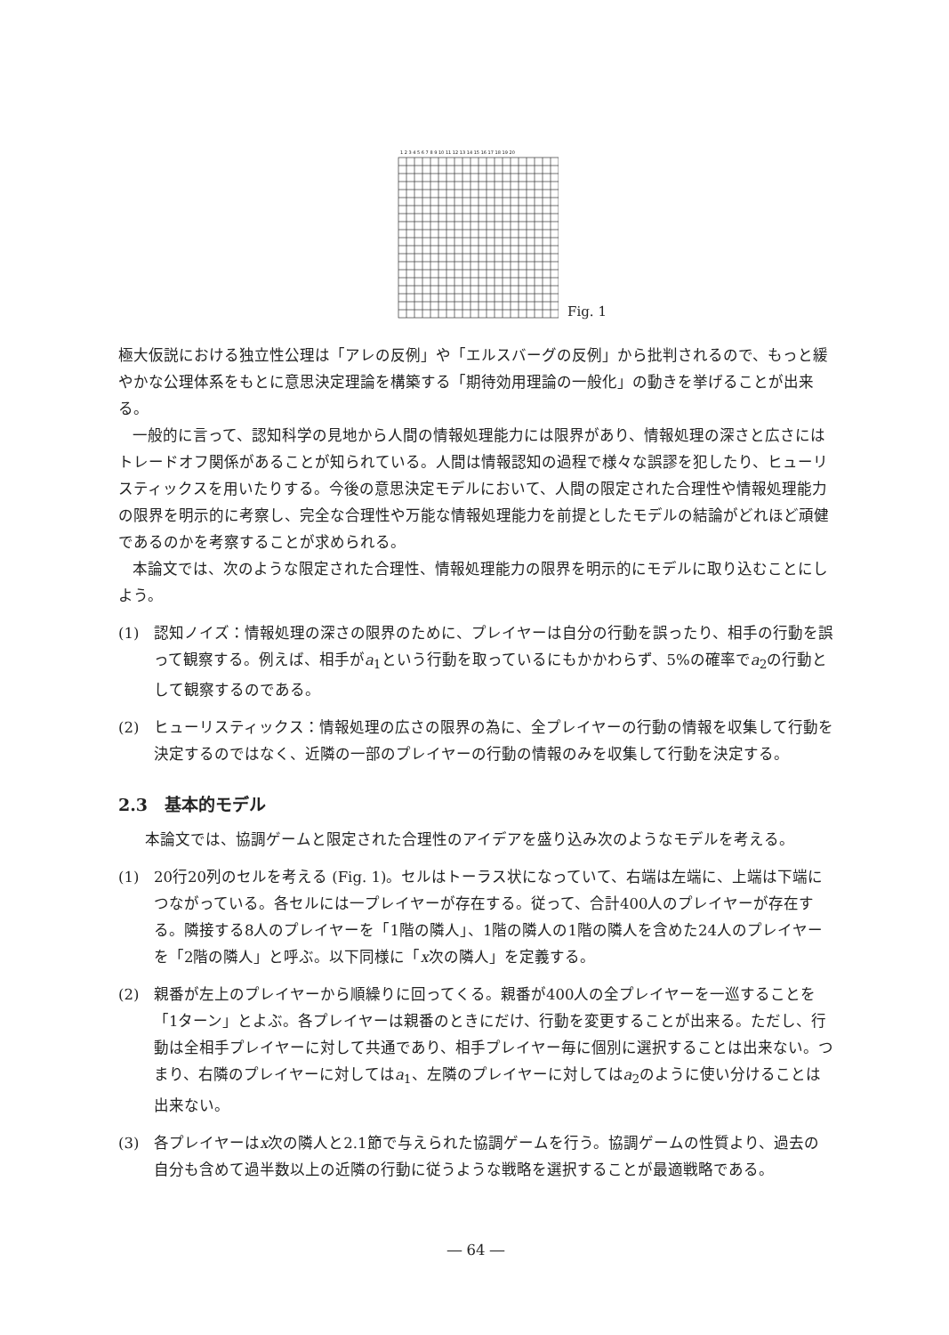1 2 3 4 5 6 7 8 9 10 11 12 13 14 15 16 17 18 19 20
Fig. 1
極大仮説における独立性公理は「アレの反例」や「エルスバーグの反例」から批判されるので、もっと緩やかな公理体系をもとに意思決定理論を構築する「期待効用理論の一般化」の動きを挙げることが出来る。
一般的に言って、認知科学の見地から人間の情報処理能力には限界があり、情報処理の深さと広さにはトレードオフ関係があることが知られている。人間は情報認知の過程で様々な誤謬を犯したり、ヒューリスティックスを用いたりする。今後の意思決定モデルにおいて、人間の限定された合理性や情報処理能力の限界を明示的に考察し、完全な合理性や万能な情報処理能力を前提としたモデルの結論がどれほど頑健であるのかを考察することが求められる。
本論文では、次のような限定された合理性、情報処理能力の限界を明示的にモデルに取り込むことにしよう。
(1) 認知ノイズ：情報処理の深さの限界のために、プレイヤーは自分の行動を誤ったり、相手の行動を誤って観察する。例えば、相手がa<sub>1</sub>という行動を取っているにもかかわらず、5%の確率でa<sub>2</sub>の行動として観察するのである。
(2) ヒューリスティックス：情報処理の広さの限界の為に、全プレイヤーの行動の情報を収集して行動を決定するのではなく、近隣の一部のプレイヤーの行動の情報のみを収集して行動を決定する。
2.3　基本的モデル
本論文では、協調ゲームと限定された合理性のアイデアを盛り込み次のようなモデルを考える。
(1) 20行20列のセルを考える (Fig. 1)。セルはトーラス状になっていて、右端は左端に、上端は下端につながっている。各セルには一プレイヤーが存在する。従って、合計400人のプレイヤーが存在する。隣接する8人のプレイヤーを「1階の隣人」、1階の隣人の1階の隣人を含めた24人のプレイヤーを「2階の隣人」と呼ぶ。以下同様に「x次の隣人」を定義する。
(2) 親番が左上のプレイヤーから順繰りに回ってくる。親番が400人の全プレイヤーを一巡することを「1ターン」とよぶ。各プレイヤーは親番のときにだけ、行動を変更することが出来る。ただし、行動は全相手プレイヤーに対して共通であり、相手プレイヤー毎に個別に選択することは出来ない。つまり、右隣のプレイヤーに対してはa<sub>1</sub>、左隣のプレイヤーに対してはa<sub>2</sub>のように使い分けることは出来ない。
(3) 各プレイヤーはx次の隣人と2.1節で与えられた協調ゲームを行う。協調ゲームの性質より、過去の自分も含めて過半数以上の近隣の行動に従うような戦略を選択することが最適戦略である。
― 64 ―